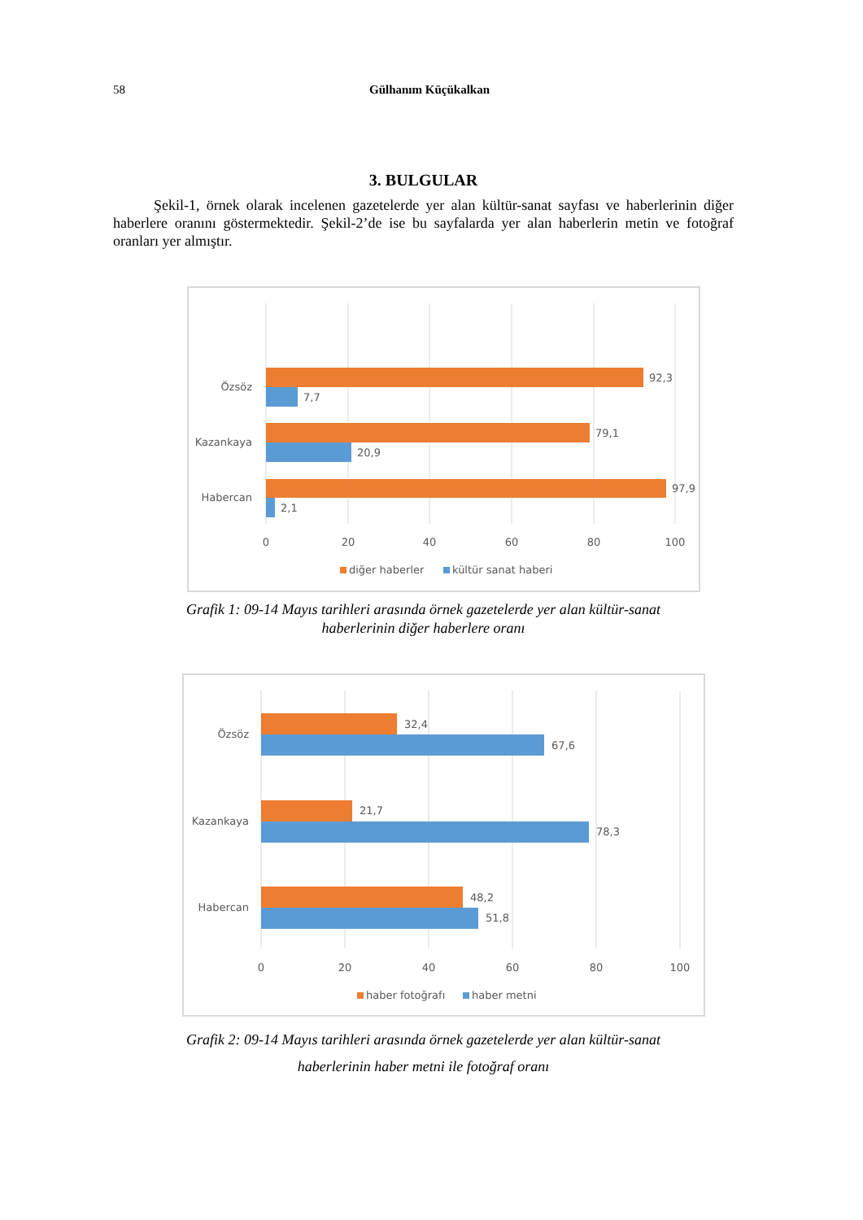58
Gülhanım Küçükalkan
3. BULGULAR
Şekil-1, örnek olarak incelenen gazetelerde yer alan kültür-sanat sayfası ve haberlerinin diğer haberlere oranını göstermektedir. Şekil-2’de ise bu sayfalarda yer alan haberlerin metin ve fotoğraf oranları yer almıştır.
92,3
7,7
79,1
20,9
97,9
2,1
Özsöz
Kazankaya
Habercan
0
20
40
60
80
100
diğer haberler
kültür sanat haberi
Grafik 1: 09-14 Mayıs tarihleri arasında örnek gazetelerde yer alan kültür-sanat
haberlerinin diğer haberlere oranı
32,4
67,6
21,7
78,3
48,2
51,8
Özsöz
Kazankaya
Habercan
0
20
40
60
80
100
haber fotoğrafı
haber metni
Grafik 2: 09-14 Mayıs tarihleri arasında örnek gazetelerde yer alan kültür-sanat
haberlerinin haber metni ile fotoğraf oranı